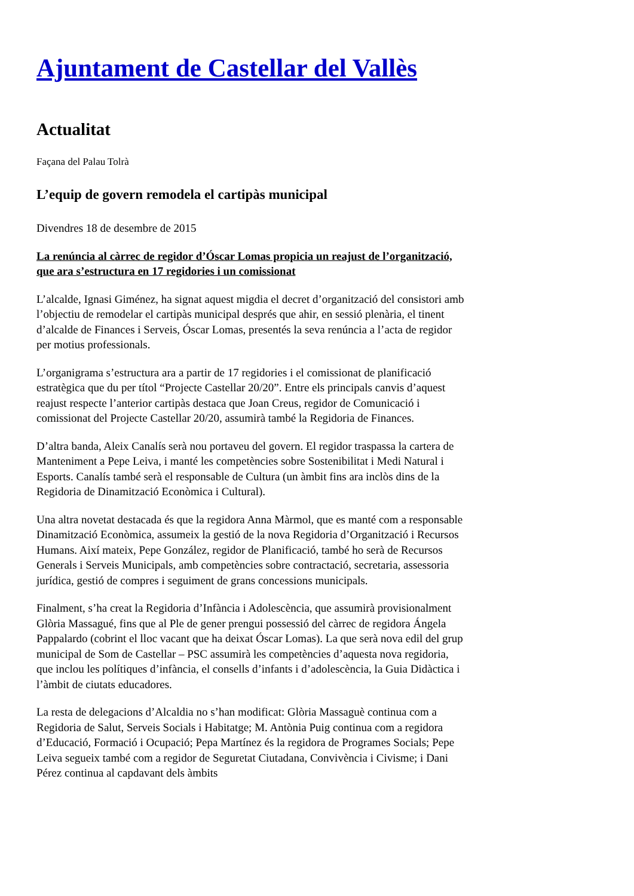Ajuntament de Castellar del Vallès
Actualitat
Façana del Palau Tolrà
L’equip de govern remodela el cartipàs municipal
Divendres 18 de desembre de 2015
La renúncia al càrrec de regidor d’Óscar Lomas propicia un reajust de l’organització, que ara s’estructura en 17 regidories i un comissionat
L’alcalde, Ignasi Giménez, ha signat aquest migdia el decret d’organització del consistori amb l’objectiu de remodelar el cartipàs municipal després que ahir, en sessió plenària, el tinent d’alcalde de Finances i Serveis, Óscar Lomas, presentés la seva renúncia a l’acta de regidor per motius professionals.
L’organigrama s’estructura ara a partir de 17 regidories i el comissionat de planificació estratègica que du per títol “Projecte Castellar 20/20”. Entre els principals canvis d’aquest reajust respecte l’anterior cartipàs destaca que Joan Creus, regidor de Comunicació i comissionat del Projecte Castellar 20/20, assumirà també la Regidoria de Finances.
D’altra banda, Aleix Canalís serà nou portaveu del govern. El regidor traspassa la cartera de Manteniment a Pepe Leiva, i manté les competències sobre Sostenibilitat i Medi Natural i Esports. Canalís també serà el responsable de Cultura (un àmbit fins ara inclòs dins de la Regidoria de Dinamització Econòmica i Cultural).
Una altra novetat destacada és que la regidora Anna Màrmol, que es manté com a responsable Dinamització Econòmica, assumeix la gestió de la nova Regidoria d’Organització i Recursos Humans. Així mateix, Pepe González, regidor de Planificació, també ho serà de Recursos Generals i Serveis Municipals, amb competències sobre contractació, secretaria, assessoria jurídica, gestió de compres i seguiment de grans concessions municipals.
Finalment, s’ha creat la Regidoria d’Infància i Adolescència, que assumirà provisionalment Glòria Massagué, fins que al Ple de gener prengui possessió del càrrec de regidora Ángela Pappalardo (cobrint el lloc vacant que ha deixat Óscar Lomas). La que serà nova edil del grup municipal de Som de Castellar – PSC assumirà les competències d’aquesta nova regidoria, que inclou les polítiques d’infància, el consells d’infants i d’adolescència, la Guia Didàctica i l’àmbit de ciutats educadores.
La resta de delegacions d’Alcaldia no s’han modificat: Glòria Massaguè continua com a Regidoria de Salut, Serveis Socials i Habitatge; M. Antònia Puig continua com a regidora d’Educació, Formació i Ocupació; Pepa Martínez és la regidora de Programes Socials; Pepe Leiva segueix també com a regidor de Seguretat Ciutadana, Convivència i Civisme; i Dani Pérez continua al capdavant dels àmbits